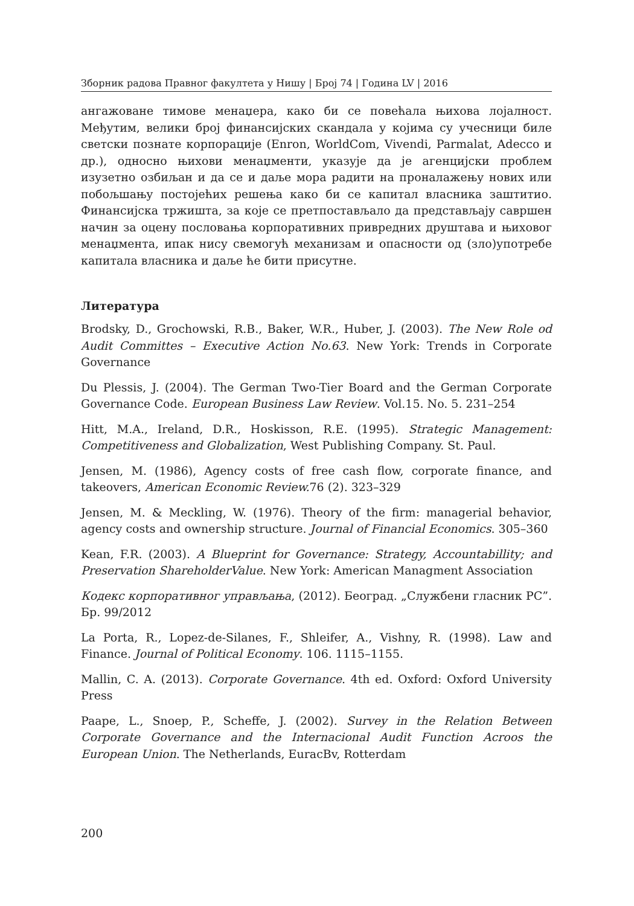Зборник радова Правног факултета у Нишу | Број 74 | Година LV | 2016
ангажоване тимове менаџера, како би се повећала њихова лојалност. Међутим, велики број финансијских скандала у којима су учесници биле светски познате корпорације (Enron, WorldCom, Vivendi, Parmalat, Adecco и др.), односно њихови менаџменти, указује да је агенцијски проблем изузетно озбиљан и да се и даље мора радити на проналажењу нових или побољшању постојећих решења како би се капитал власника заштитио. Финансијска тржишта, за које се претпостављало да представљају савршен начин за оцену пословања корпоративних привредних друштава и њиховог менаџмента, ипак нису свемогућ механизам и опасности од (зло)употребе капитала власника и даље ће бити присутне.
Литература
Brodsky, D., Grochowski, R.B., Baker, W.R., Huber, J. (2003). The New Role od Audit Committes – Executive Action No.63. New York: Trends in Corporate Governance
Du Plessis, J. (2004). The German Two-Tier Board and the German Corporate Governance Code. European Business Law Review. Vol.15. No. 5. 231–254
Hitt, M.A., Ireland, D.R., Hoskisson, R.E. (1995). Strategic Management: Competitiveness and Globalization, West Publishing Company. St. Paul.
Jensen, M. (1986), Agency costs of free cash flow, corporate finance, and takeovers, American Economic Review. 76 (2). 323–329
Jensen, M. & Meckling, W. (1976). Theory of the firm: managerial behavior, agency costs and ownership structure. Journal of Financial Economics. 305–360
Kean, F.R. (2003). A Blueprint for Governance: Strategy, Accountabillity; and Preservation ShareholderValue. New York: American Managment Association
Кодекс корпоративног управљања, (2012). Београд. „Службени гласник РС”. Бр. 99/2012
La Porta, R., Lopez-de-Silanes, F., Shleifer, A., Vishny, R. (1998). Law and Finance. Journal of Political Economy. 106. 1115–1155.
Mallin, C. A. (2013). Corporate Governance. 4th ed. Oxford: Oxford University Press
Paape, L., Snoep, P., Scheffe, J. (2002). Survey in the Relation Between Corporate Governance and the Internacional Audit Function Acroos the European Union. The Netherlands, EuracBv, Rotterdam
200